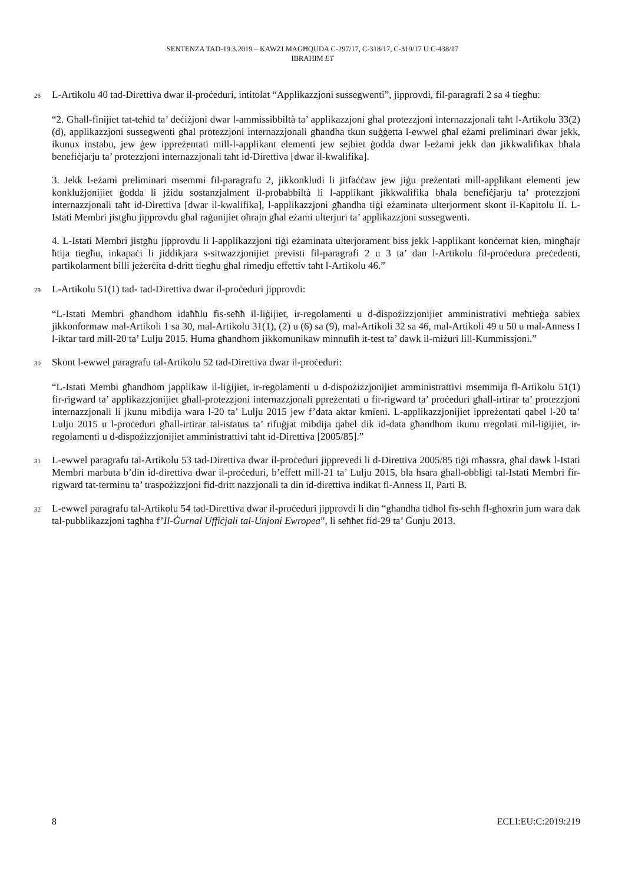SENTENZA TAD-19.3.2019 – KAWŻI MAGĦQUDA C-297/17, C-318/17, C-319/17 U C-438/17
IBRAHIM ET
28
L-Artikolu 40 tad-Direttiva dwar il-proċeduri, intitolat “Applikazzjoni sussegwenti”, jipprovdi, fil-paragrafi 2 sa 4 tiegħu:
“2. Għall-finijiet tat-teħid ta’ deċiżjoni dwar l-ammissibbiltà ta’ applikazzjoni għal protezzjoni internazzjonali taħt l-Artikolu 33(2)(d), applikazzjoni sussegwenti għal protezzjoni internazzjonali għandha tkun suġġetta l-ewwel għal eżami preliminari dwar jekk, ikunux instabu, jew ġew ippreżentati mill-l-applikant elementi jew sejbiet ġodda dwar l-eżami jekk dan jikkwalifikax bħala benefiċjarju ta’ protezzjoni internazzjonali taħt id-Direttiva [dwar il-kwalifika].
3. Jekk l-eżami preliminari msemmi fil-paragrafu 2, jikkonkludi li jitfaċċaw jew jiġu preżentati mill-applikant elementi jew konklużjonijiet ġodda li jżidu sostanzjalment il-probabbiltà li l-applikant jikkwalifika bħala benefiċjarju ta’ protezzjoni internazzjonali taħt id-Direttiva [dwar il-kwalifika], l-applikazzjoni għandha tiġi eżaminata ulterjorment skont il-Kapitolu II. L-Istati Membri jistgħu jipprovdu għal raġunijiet oħrajn għal eżami ulterjuri ta’ applikazzjoni sussegwenti.
4. L-Istati Membri jistgħu jipprovdu li l-applikazzjoni tiġi eżaminata ulterjorament biss jekk l-applikant konċernat kien, mingħajr ħtija tiegħu, inkapaċi li jiddikjara s-sitwazzjonijiet previsti fil-paragrafi 2 u 3 ta’ dan l-Artikolu fil-proċedura preċedenti, partikolarment billi jeżerċita d-dritt tiegħu għal rimedju effettiv taħt l-Artikolu 46.”
29
L-Artikolu 51(1) tad- tad-Direttiva dwar il-proċeduri jipprovdi:
“L-Istati Membri għandhom idaħħlu fis-seħħ il-liġijiet, ir-regolamenti u d-dispożizzjonijiet amministrativi meħtieġa sabiex jikkonformaw mal-Artikoli 1 sa 30, mal-Artikolu 31(1), (2) u (6) sa (9), mal-Artikoli 32 sa 46, mal-Artikoli 49 u 50 u mal-Anness I l-iktar tard mill-20 ta’ Lulju 2015. Huma għandhom jikkomunikaw minnufih it-test ta’ dawk il-miżuri lill-Kummissjoni.”
30
Skont l-ewwel paragrafu tal-Artikolu 52 tad-Direttiva dwar il-proċeduri:
“L-Istati Membi għandhom japplikaw il-liġijiet, ir-regolamenti u d-dispożizzjonijiet amministrattivi msemmija fl-Artikolu 51(1) fir-rigward ta’ applikazzjonijiet għall-protezzjoni internazzjonali ppreżentati u fir-rigward ta’ proċeduri għall-irtirar ta’ protezzjoni internazzjonali li jkunu mibdija wara l-20 ta’ Lulju 2015 jew f’data aktar kmieni. L-applikazzjonijiet ippreżentati qabel l-20 ta’ Lulju 2015 u l-proċeduri għall-irtirar tal-istatus ta’ rifuġjat mibdija qabel dik id-data għandhom ikunu rregolati mil-liġijiet, ir-regolamenti u d-dispożizzjonijiet amministrattivi taħt id-Direttiva [2005/85].”
31
L-ewwel paragrafu tal-Artikolu 53 tad-Direttiva dwar il-proċeduri jipprevedi li d-Direttiva 2005/85 tiġi mħassra, għal dawk l-Istati Membri marbuta b’din id-direttiva dwar il-proċeduri, b’effett mill-21 ta’ Lulju 2015, bla ħsara għall-obbligi tal-Istati Membri fir-rigward tat-terminu ta’ traspożizzjoni fid-dritt nazzjonali ta din id-direttiva indikat fl-Anness II, Parti B.
32
L-ewwel paragrafu tal-Artikolu 54 tad-Direttiva dwar il-proċeduri jipprovdi li din “għandha tidħol fis-seħħ fl-għoxrin jum wara dak tal-pubblikazzjoni tagħha f’Il-Ġurnal Uffiċjali tal-Unjoni Ewropea”, li seħħet fid-29 ta’ Ġunju 2013.
8 ECLI:EU:C:2019:219